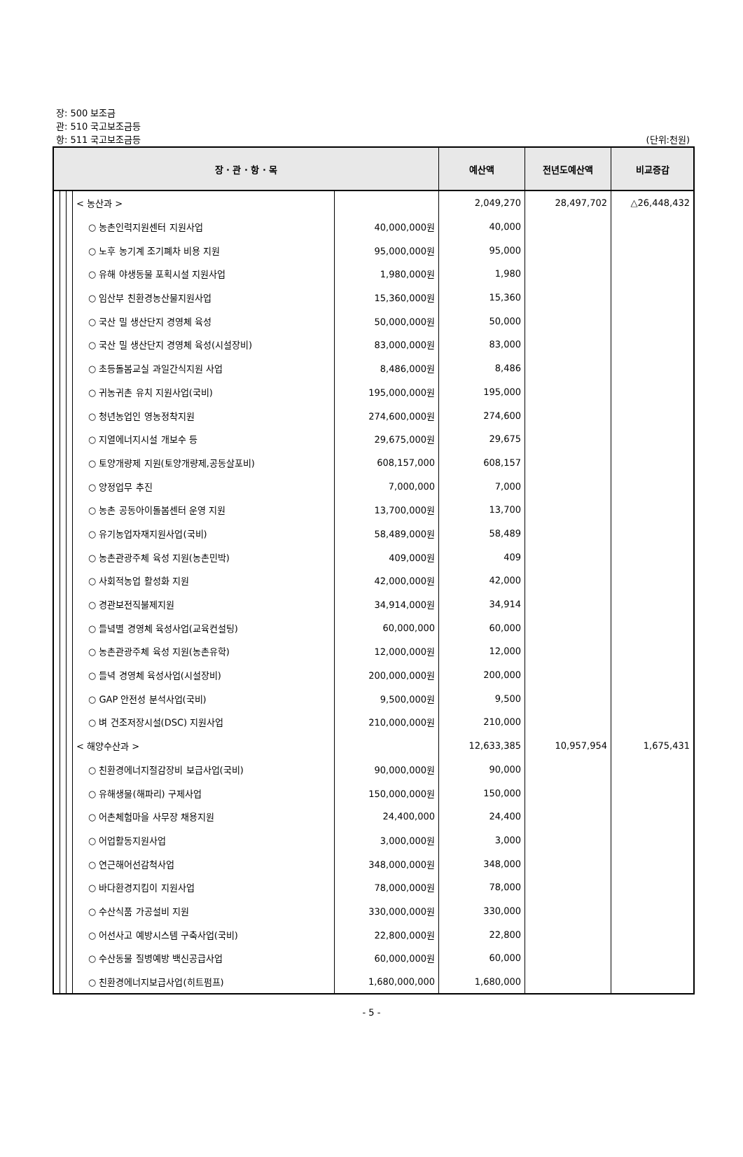장: 500 보조금
관: 510 국고보조금등
항: 511 국고보조금등
(단위:천원)
| 장 · 관 · 항 · 목 | | | | | 예산액 | 전년도예산액 | 비교증감 |
| --- | --- | --- | --- | --- | --- | --- | --- |
| | | | < 농산과 > | | 2,049,270 | 28,497,702 | △26,448,432 |
| | | | ○ 농촌인력지원센터 지원사업 | 40,000,000원 | 40,000 | | |
| | | | ○ 노후 농기계 조기폐차 비용 지원 | 95,000,000원 | 95,000 | | |
| | | | ○ 유해 야생동물 포획시설 지원사업 | 1,980,000원 | 1,980 | | |
| | | | ○ 임산부 친환경농산물지원사업 | 15,360,000원 | 15,360 | | |
| | | | ○ 국산 밀 생산단지 경영체 육성 | 50,000,000원 | 50,000 | | |
| | | | ○ 국산 밀 생산단지 경영체 육성(시설장비) | 83,000,000원 | 83,000 | | |
| | | | ○ 초등돌봄교실 과일간식지원 사업 | 8,486,000원 | 8,486 | | |
| | | | ○ 귀농귀촌 유치 지원사업(국비) | 195,000,000원 | 195,000 | | |
| | | | ○ 청년농업인 영농정착지원 | 274,600,000원 | 274,600 | | |
| | | | ○ 지열에너지시설 개보수 등 | 29,675,000원 | 29,675 | | |
| | | | ○ 토양개량제 지원(토양개량제,공동살포비) | 608,157,000 | 608,157 | | |
| | | | ○ 양정업무 추진 | 7,000,000 | 7,000 | | |
| | | | ○ 농촌 공동아이돌봄센터 운영 지원 | 13,700,000원 | 13,700 | | |
| | | | ○ 유기농업자재지원사업(국비) | 58,489,000원 | 58,489 | | |
| | | | ○ 농촌관광주체 육성 지원(농촌민박) | 409,000원 | 409 | | |
| | | | ○ 사회적농업 활성화 지원 | 42,000,000원 | 42,000 | | |
| | | | ○ 경관보전직불제지원 | 34,914,000원 | 34,914 | | |
| | | | ○ 들녘별 경영체 육성사업(교육컨설팅) | 60,000,000 | 60,000 | | |
| | | | ○ 농촌관광주체 육성 지원(농촌유학) | 12,000,000원 | 12,000 | | |
| | | | ○ 들녁 경영체 육성사업(시설장비) | 200,000,000원 | 200,000 | | |
| | | | ○ GAP 안전성 분석사업(국비) | 9,500,000원 | 9,500 | | |
| | | | ○ 벼 건조저장시설(DSC) 지원사업 | 210,000,000원 | 210,000 | | |
| | | | < 해양수산과 > | | 12,633,385 | 10,957,954 | 1,675,431 |
| | | | ○ 친환경에너지절감장비 보급사업(국비) | 90,000,000원 | 90,000 | | |
| | | | ○ 유해생물(해파리) 구제사업 | 150,000,000원 | 150,000 | | |
| | | | ○ 어촌체험마을 사무장 채용지원 | 24,400,000 | 24,400 | | |
| | | | ○ 어업활동지원사업 | 3,000,000원 | 3,000 | | |
| | | | ○ 연근해어선감척사업 | 348,000,000원 | 348,000 | | |
| | | | ○ 바다환경지킴이 지원사업 | 78,000,000원 | 78,000 | | |
| | | | ○ 수산식품 가공설비 지원 | 330,000,000원 | 330,000 | | |
| | | | ○ 어선사고 예방시스템 구축사업(국비) | 22,800,000원 | 22,800 | | |
| | | | ○ 수산동물 질병예방 백신공급사업 | 60,000,000원 | 60,000 | | |
| | | | ○ 친환경에너지보급사업(히트펌프) | 1,680,000,000 | 1,680,000 | | |
- 5 -